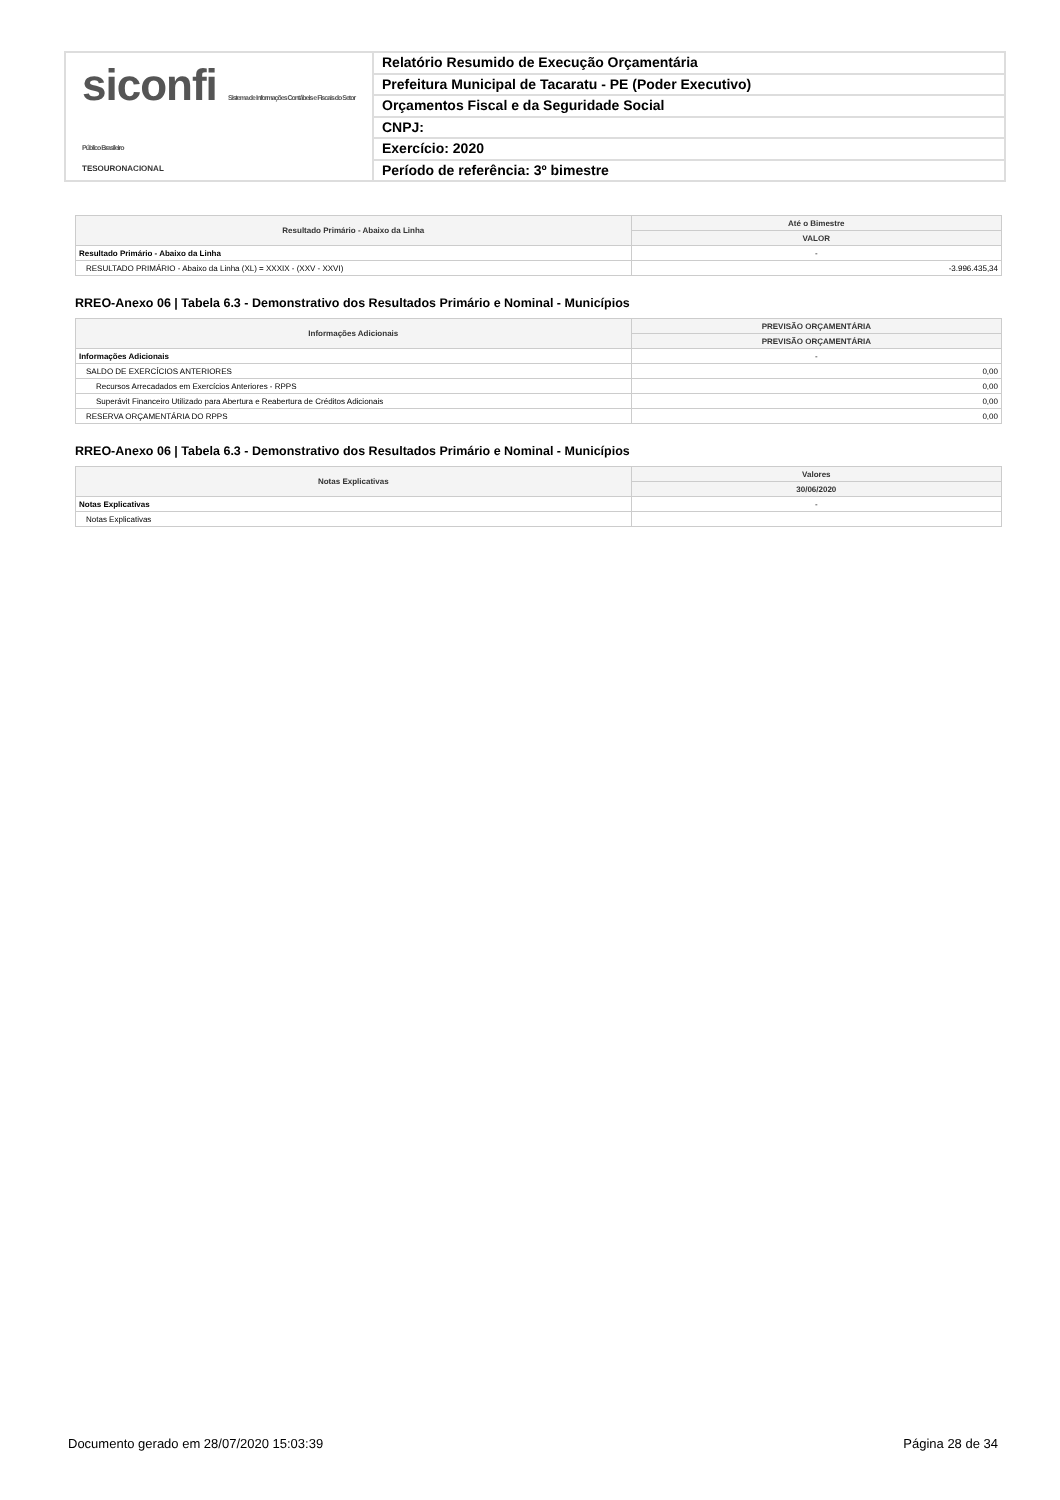siconfi Sistema de Informações Contábeis e Fiscais do Setor Público Brasileiro
TESOURONACIONAL
Relatório Resumido de Execução Orçamentária
Prefeitura Municipal de Tacaratu - PE (Poder Executivo)
Orçamentos Fiscal e da Seguridade Social
CNPJ:
Exercício: 2020
Período de referência: 3º bimestre
| Resultado Primário - Abaixo da Linha | Até o Bimestre |
| --- | --- |
| | VALOR |
| Resultado Primário - Abaixo da Linha | - |
| RESULTADO PRIMÁRIO - Abaixo da Linha (XL) = XXXIX - (XXV - XXVI) | -3.996.435,34 |
RREO-Anexo 06 | Tabela 6.3 - Demonstrativo dos Resultados Primário e Nominal - Municípios
| Informações Adicionais | PREVISÃO ORÇAMENTÁRIA |
| --- | --- |
| | PREVISÃO ORÇAMENTÁRIA |
| Informações Adicionais | - |
| SALDO DE EXERCÍCIOS ANTERIORES | 0,00 |
| Recursos Arrecadados em Exercícios Anteriores - RPPS | 0,00 |
| Superávit Financeiro Utilizado para Abertura e Reabertura de Créditos Adicionais | 0,00 |
| RESERVA ORÇAMENTÁRIA DO RPPS | 0,00 |
RREO-Anexo 06 | Tabela 6.3 - Demonstrativo dos Resultados Primário e Nominal - Municípios
| Notas Explicativas | Valores |
| --- | --- |
| | 30/06/2020 |
| Notas Explicativas | - |
| Notas Explicativas | |
Documento gerado em 28/07/2020 15:03:39 Página 28 de 34